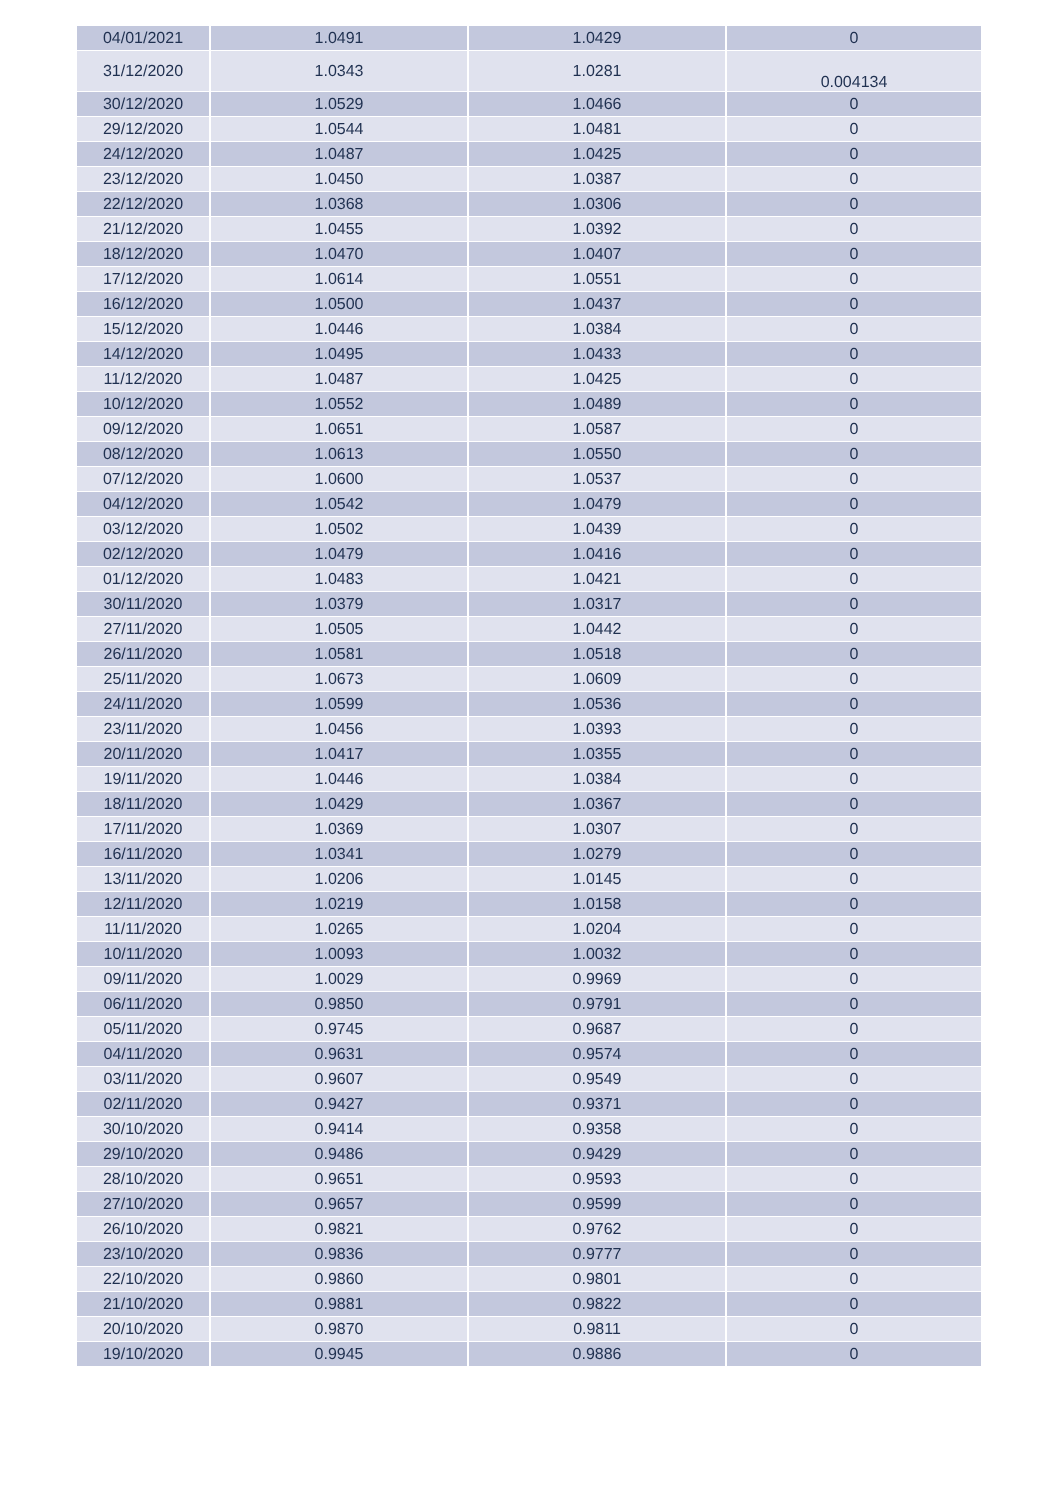| 04/01/2021 | 1.0491 | 1.0429 | 0 |
| 31/12/2020 | 1.0343 | 1.0281 | 0.004134 |
| 30/12/2020 | 1.0529 | 1.0466 | 0 |
| 29/12/2020 | 1.0544 | 1.0481 | 0 |
| 24/12/2020 | 1.0487 | 1.0425 | 0 |
| 23/12/2020 | 1.0450 | 1.0387 | 0 |
| 22/12/2020 | 1.0368 | 1.0306 | 0 |
| 21/12/2020 | 1.0455 | 1.0392 | 0 |
| 18/12/2020 | 1.0470 | 1.0407 | 0 |
| 17/12/2020 | 1.0614 | 1.0551 | 0 |
| 16/12/2020 | 1.0500 | 1.0437 | 0 |
| 15/12/2020 | 1.0446 | 1.0384 | 0 |
| 14/12/2020 | 1.0495 | 1.0433 | 0 |
| 11/12/2020 | 1.0487 | 1.0425 | 0 |
| 10/12/2020 | 1.0552 | 1.0489 | 0 |
| 09/12/2020 | 1.0651 | 1.0587 | 0 |
| 08/12/2020 | 1.0613 | 1.0550 | 0 |
| 07/12/2020 | 1.0600 | 1.0537 | 0 |
| 04/12/2020 | 1.0542 | 1.0479 | 0 |
| 03/12/2020 | 1.0502 | 1.0439 | 0 |
| 02/12/2020 | 1.0479 | 1.0416 | 0 |
| 01/12/2020 | 1.0483 | 1.0421 | 0 |
| 30/11/2020 | 1.0379 | 1.0317 | 0 |
| 27/11/2020 | 1.0505 | 1.0442 | 0 |
| 26/11/2020 | 1.0581 | 1.0518 | 0 |
| 25/11/2020 | 1.0673 | 1.0609 | 0 |
| 24/11/2020 | 1.0599 | 1.0536 | 0 |
| 23/11/2020 | 1.0456 | 1.0393 | 0 |
| 20/11/2020 | 1.0417 | 1.0355 | 0 |
| 19/11/2020 | 1.0446 | 1.0384 | 0 |
| 18/11/2020 | 1.0429 | 1.0367 | 0 |
| 17/11/2020 | 1.0369 | 1.0307 | 0 |
| 16/11/2020 | 1.0341 | 1.0279 | 0 |
| 13/11/2020 | 1.0206 | 1.0145 | 0 |
| 12/11/2020 | 1.0219 | 1.0158 | 0 |
| 11/11/2020 | 1.0265 | 1.0204 | 0 |
| 10/11/2020 | 1.0093 | 1.0032 | 0 |
| 09/11/2020 | 1.0029 | 0.9969 | 0 |
| 06/11/2020 | 0.9850 | 0.9791 | 0 |
| 05/11/2020 | 0.9745 | 0.9687 | 0 |
| 04/11/2020 | 0.9631 | 0.9574 | 0 |
| 03/11/2020 | 0.9607 | 0.9549 | 0 |
| 02/11/2020 | 0.9427 | 0.9371 | 0 |
| 30/10/2020 | 0.9414 | 0.9358 | 0 |
| 29/10/2020 | 0.9486 | 0.9429 | 0 |
| 28/10/2020 | 0.9651 | 0.9593 | 0 |
| 27/10/2020 | 0.9657 | 0.9599 | 0 |
| 26/10/2020 | 0.9821 | 0.9762 | 0 |
| 23/10/2020 | 0.9836 | 0.9777 | 0 |
| 22/10/2020 | 0.9860 | 0.9801 | 0 |
| 21/10/2020 | 0.9881 | 0.9822 | 0 |
| 20/10/2020 | 0.9870 | 0.9811 | 0 |
| 19/10/2020 | 0.9945 | 0.9886 | 0 |